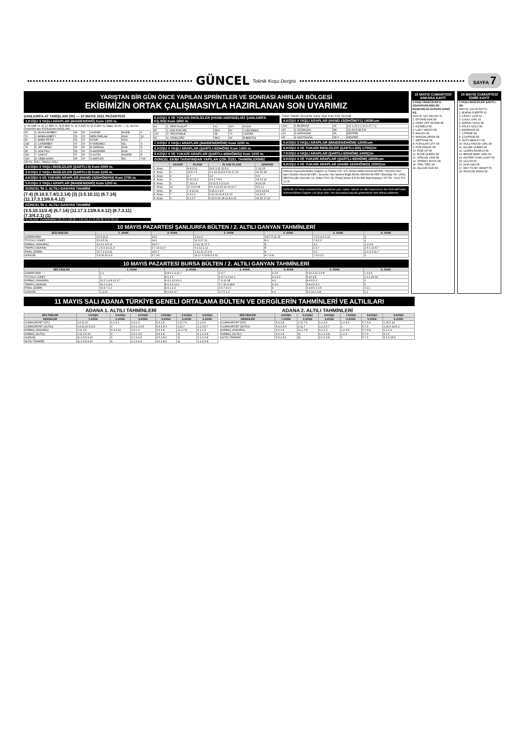GÜNCEL Teknik Koşu Dergisi SAYFA 7
YARIŞTAN BİR GÜN ÖNCE YAPILAN SPRİNTLER VE SONRASI AHIRLAR BÖLGESİ
EKİBİMİZİN ORTAK ÇALIŞMASIYLA HAZIRLANAN SON UYARIMIZ
ŞANLIURFA AT YARIŞLARI (05) — 10 MAYIS 2021 PAZARTESİ
1.KOŞU 3 YAŞLI ARAPLAR (MAIDEN/DHÖ) Kum 1200 m.
1) 44.500 TL 2) 17.800 TL 3) 8.900 TL 4) 4.450 TL 5) 2.225 TL Saat: 15:45 — (1. ALTILI GANYAN BU KOŞUDAN BAŞLAR)
| 65 | 1. AGACHANBEY | 54 | 3Y | İ.KATAR | KGDB | 6 |
| 70 | 2. AKBALIKBEYİ | 53 | 3Y | MEH.PARLAK | KGK | 12 |
| 90 | 3. BABA FETHİ | 54 | 3Y | M.IŞIK | KGK | 7 |
| 140 | 4. CAFERBEY | 57 | 3Y | F.YARDIMCI | KG | 4 |
| 75 | 5. JET HEMO | 53 | 3Y | B.SARIDAL | KGK | 5 |
| 95 | 6. NOKTACI | 53 | 3Y | A.AKDEMİR | KGK | 2 |
| 150 | 7. ONKUT | 57 | 3Y | N.ALTIN | KGKDB | 8 |
| 130 | 8. CEBİLNURA | 55 | 3Y | S.KAPLAN | KG | T14 |
ÇİFTE, İKİLİ, SIRALI İKİLİ
2.KOŞU 3 YAŞLI İNGİLİZLER (ŞARTLI-3) Kum 2000 m.
3.KOŞU 2 YAŞLI İNGİLİZLER (ŞARTLI-3) Kum 1100 m.
4.KOŞU 4 VE YUKARI ARAPLAR (HAND-15/DHÖW/H3) Kum 1700 m.
5.KOŞU 3 YAŞLI ARAPLAR (MAIDEN/DHÖ) Kum 1200 m.
GÜNCEL'İN 1. ALTILI GANYAN TAHMİNİ
(7.4) (9.10.5.7.4/1.2.14) (3) (3.5.10.11) (6.7.14) (11.17.3.13/8.6.4.12)
GÜNCEL'İN 2. ALTILI GANYAN TAHMİNİ
(3.5.10.11/2.4) (6.7.14) (11.17.3.13/8.6.4.12) (8.7.3.11) (7.3/4.2.1) (1)
7'Lİ PLASE TAHMİNİMİZ (3) (3.5.10) (6.7.14) (11.17.3.13) (8.7) (7.3) (1)
6.KOŞU 4 VE YUKARI İNGİLİZLER (HAND-16/ENGELSİZ ŞANLIURFA KŞ./H3) Kum 1900 m.
| 40 | 1. NEW ALAÇAT | 61 | 10Y | M.IŞIK |
| 45 | 2. WIN FOR ME | 58.5 | 8Y | Y.ÇELİKBAŞ |
| 130 | 3. TRUSTABLE | 58 | 7Y | İ.KATAR |
| 95 | 4. STARLORD | 58.5 | 4Y | B.BEKTAŞ |
7.KOŞU 3 YAŞLI ARAPLAR (MAIDEN/DHÖW) Kum 1200 m.
8.KOŞU 4 YAŞLI ARAPLAR (ŞARTLI-5/DHÖW) Kum 1400 m.
9.KOŞU 4 VE YUKARI ARAPLAR (ŞARTLI-4/DHÖW/D) Kum 1200 m.
GÜNCEL EKİBİ TARAFINDAN YAPILAN ÇOK ÖZEL TAHMİNLERİMİZ
| | FAVORİ | PLASE | PLASE PLASE | SÜRPRİZ |
| --- | --- | --- | --- | --- |
| 1. Koşu | 7 | 4.8.9.12 | 10.6.3.11.13.5.2 | 1.14.15 |
| 2. Koşu | 9 | 10.5.7.4 | 1.2.14.12.8.6.3.11.17.13 | 16.15.18 |
| 3. Koşu | 3 | 2.7 | 1.4 | 6.5 |
| 4. Koşu | 3 | 5.10.11.2 | 4.9.1.7.8.6 | 14.13.12 |
| 5. Koşu | 6 | 7.14.1.4 | 13.11.5.3.2.12.9 | 8.10.15 |
| 6. Koşu | 11 | 17.3.13.18 | 8.6.4.12.15.14.16.10.7 | 9.5.2.1 |
| 7. Koşu | 8 | 7.3.11.12 | 5.15.2.1.4.6 | 10.9.13.14 |
| 8. Koşu | 7 | 3.4.2.1 | 6.13.10.11.8.9.5.12 | 12.14.5 |
| 9. Koşu | 1 | 4.2.3.7 | 6.13.5.16.18.10.8.9.11 | 14.15.17.12 |
Pazar Sabahı Bursa'da Hava: Açık Kum Pist: Normal
4.KOŞU 4 YAŞLI ARAPLAR (HAND-15/DHÖW/Y1) 1400Kum
| 129 | 1 BİLİRKİŞİ | 61 | (G) 1,26,2 1,10,2 27,7 Ç |
| 65 | 2 ÖZÜMCAN | 58 | (G) 42,8 28,3 R |
| 19 | 3 KAFKASIM | 56 | KENTER |
| 87 | 4 HASTİKAĞA | 55.5 | KENTER |
5.KOŞU 3 YAŞLI ARAPLAR (MAIDEN/DHÖW) 1200Kum
6.KOŞU 4 VE YUKARI İNGİLİZLER (ŞARTLI-3/D) 1700Çim
7.KOŞU 4 YAŞLI ARAPLAR (ŞARTLI-5/DHÖW) 1400Çim
8.KOŞU 4 VE YUKARI ARAPLAR (ŞARTLI-4/DHÖW) 1800Kum
9.KOŞU 4 VE YUKARI ARAPLAR (HAND-15/DHÖW/D) 1500Çim
Hürkont Yayıncılık Bülten Dağıtım ve Ticaret LTD. ŞTİ. Adına Sahibi Kemal AKYER / Sorumlu Yazı işleri Müdürü Murat AKYER / Sorumlu Yazı İşlerine Bağlı Müdür KENAN AKYER / Basıldığı Yer: URAL MEDYA Çifte Havuzlar Cd. Askeri Fırın Sk. Prestij İşhanı K:8 No:805 Bayrampaşa / İST.Tel.: 0212 576 12 09
GÜNCEL At Yarışı Gazetesi'nde yayınlanan yazı, haber, tahmin ve altılı kuponunun her türlü telif hakkı Hürkont Bülten Dağıtım Ltd.Şti'ye aittir. İzin alınmadan kaynak gösterilerek dahi iktibas edilemez.
10 MAYIS PAZARTESİ ŞANLIURFA BÜLTEN / 2. ALTILI GANYAN TAHMİNLERİ
| BÜLTENLER | 1. AYAK | 2. AYAK | 3. AYAK | 4. AYAK | 5. AYAK | 6. AYAK |
| --- | --- | --- | --- | --- | --- | --- |
| LİDERFORM | 10.3.11.5 | 14.6 | 3.11.17 | 3.8.7.5.11.15 | 7.2.3.4.1.6.13 | 1 |
| TÜYOLU JOKEY | 10.3.5.11 | 14.6 | 11.3.17.13 | 8.3 | 7.4.2.3 | 1 |
| KIRBAÇ (ANKARA) | 10.3.2.4.5.11 | 14.6.7 | 3.12.11.17.6 | 8 | 3.2 | 1.2.6.4 |
| TEMPO (ADANA) | 7.2.5.4.10.11.3 | 6.7.14.12.3 | 6.3.12.1.11 | 8 | 2.3.7 | 2.6.1.11.5.7 |
| FİNAL (İZMİR) | 10.7.2.4.3.11 | 14.6.7 | 3.12.11.17.6.8 | 8 | 3.2 | 2.1.6.4.11.7 |
| GÜNCEL | 3.5.10.11.2.4 | 6.7.14 | 11.17.3.13.8.6.4.12 | 8.7.3.11 | 7.3.4.2.1 | 1 |
10 MAYIS PAZARTESİ BURSA BÜLTEN / 2. ALTILI GANYAN TAHMİNLERİ
| BÜLTENLER | 1. AYAK | 2. AYAK | 3. AYAK | 4. AYAK | 5. AYAK | 6. AYAK |
| --- | --- | --- | --- | --- | --- | --- |
| LİDERFORM | 2.1 | 9.8.6.1.4.12.7 | 6.4.7 | 6.2.5 | 5.10.4.11.1.9.8 | 1.3.2.6 |
| TÜYOLU JOKEY | 1 | 8.9.1.6 | 6.4.7.9.3.11.1 | 6.4.2.3 | 5.10.4.8 | 2.1.3.15.14 |
| KIRBAÇ (ANKARA) | 10.2.1.4.8.12.3.7 | 8.4.1.13.9.6.2 | 7.6.10.18 | 4.6 | 8.4.6.5.3 | 3 |
| TEMPO (ADANA) | 10.2.1.4.9 | 8.1.6.4.13.1 | 3.7.10.4.18.6 | 4.2.6 | 3.8.4.6.5.1 | 3 |
| FİNAL (İZMİR) | 10.4.7.1.2 | 8.6.1.2.4 | 3.6.7.10.3 | 4 | 3.4.8.6.1.3.5 | 3.2.1 |
| GÜNCEL | 1.2.10 | 8.1.9.6.4.7 | 4.7.6.1.9 | 6.2 | 4.5.10.1.9.8 | 1.2 |
15 MAYIS CUMARTESİ ANKARA KAYIT
3 YAŞLI İNGİLİZLER A-2/D/AVRUPA BİRLİĞİ BAŞKANLIĞI AVRUPA GÜNÜ KŞ.
1600 M. Çim 282,000 TL.
1. EFSANE AŞK 58
2. HARD OFF HÜSNE 58
3. KIZIMELA 58
4. LADY VENÜS 58
5. MACAU 58
6. MANDALORIAN 58
7. NEPTUNE 58
8. POPULAR CITY 58
9. PÜR DİKKAT 58
10. RISE UP 58
11. ROSE QUEEN 58
12. SPECIAL ONE 58
13. SPEEDY ROCK 58
14. TİRİL TİRİL 58
15. ZILLION SUN 58
15 MAYIS CUMARTESİ İZMİR KAYIT
3 YAŞLI İNGİLİZLER ŞARTLI-3/D
1800 M. Çim 45,500 TL.
1. BUENA SUERTE 61
2. CRAZY LION 61
3. LOGIC GIRL 61
4. AMIRAL HOLD 58
5. ATLAS GÜLÜ 58
6. BADENUR 58
7. CİTRİNE 58
8. COUPAGE 58
9. DUTY BEAUTY 58
10. HOLLYWOOD GIRL 58
11. KILLER QUEEN 58
12. QUEEN AKARCA 58
13. BRAVE BABY GIRL 56
14. FASTER THAN LIGHT 56
15. OLIVYA 56
16. ASIA SAN 55
17. KEY TO MY HEART 55
18. PASS DE PARIS 55
11 MAYIS SALI ADANA TÜRKİYE GENELİ ORTALAMA BÜLTEN VE DERGİLERİN TAHMİNLERİ VE ALTILILARI
ADANA 1. ALTILI TAHMİNLERİ
| BÜLTENLER | 1.KOŞU | 2.KOŞU | 3.KOŞU | 4.KOŞU | 5.KOŞU | 6.KOŞU |
| --- | --- | --- | --- | --- | --- | --- |
| DERGİLER | 1.AYAK | 2.AYAK | 3.AYAK | 4.AYAK | 5.AYAK | 6.AYAK |
| CUMHURİYET (İST) | 3.4.11.10 | 6.2.5.1 | 2.6.1.3 | 5.4.1.8 | 2.11.7.6 | 1.2.3.6 |
| CUMHURİYET (ALTILI) | 3.4.11.10.5.2.8 | 6 | 2.6.1.3.4.5 | 5.4.1.8.3 | 2.11.7 | 1.2.3.6.7 |
| KIRBAÇ (ANKARA) | 2.11.3.5 | 6.3.4.10 | 2.6.1.3 | 4.5.1.8 | 11.2.7.8 | 6.1.2.3 |
| KIRBAÇ (ALTILI) | 2.11.3.5.10 | 6 | 2.6.1.3.5 | 4.5.1.8 | 11 | 6.1.2.3.8 |
| GÜNCEL | 11.2.3.5.4.10 | 6 | 2.1.3.6.4 | 4.5.1.8.6 | 11 | 2.1.6.3.8 |
| ALTILI TAHMİNİ | 11.2.3.5.4.10 | 6 | 2.1.3.6.4 | 4.5.1.8.6 | 11 | 2.1.6.3.8 |
ADANA 2. ALTILI TAHMİNLERİ
| BÜLTENLER | 4.KOŞU | 5.KOŞU | 6.KOŞU | 7.KOŞU | 8.KOŞU | 9.KOŞU |
| --- | --- | --- | --- | --- | --- | --- |
| DERGİLER | 1.AYAK | 2.AYAK | 3.AYAK | 4.AYAK | 5.AYAK | 6.AYAK |
| CUMHURİYET (İST) | 5.4.1.8 | 2.11.7.6 | 1.2.3.6 | 1.2.4.3 | 5.7.3.4 | 1.15.6.14 |
| CUMHURİYET (ALTILI) | 5.4.1.8.3 | 2.11.7 | 1.2.3.6.7 | 1 | 5.7.3 | 1.15.6.14.5.3 |
| KIRBAÇ (ANKARA) | 4.5.1.8 | 11.2.7.8 | 6.1.2.3 | 1.2.3.5 | 5.7.3.8 | 5.1.6.3 |
| KIRBAÇ (ALTILI) | 4.5.1.8 | 11 | 6.1.2.3.8 | 1.2.3 | 5.7.3 | 5.1.6 |
| ALTILI TAHMİNİ | 4.5.1.8.6 | 11 | 2.1.6.3.8 | 1 | 5.7.3 | 5.1.6.15.9 |